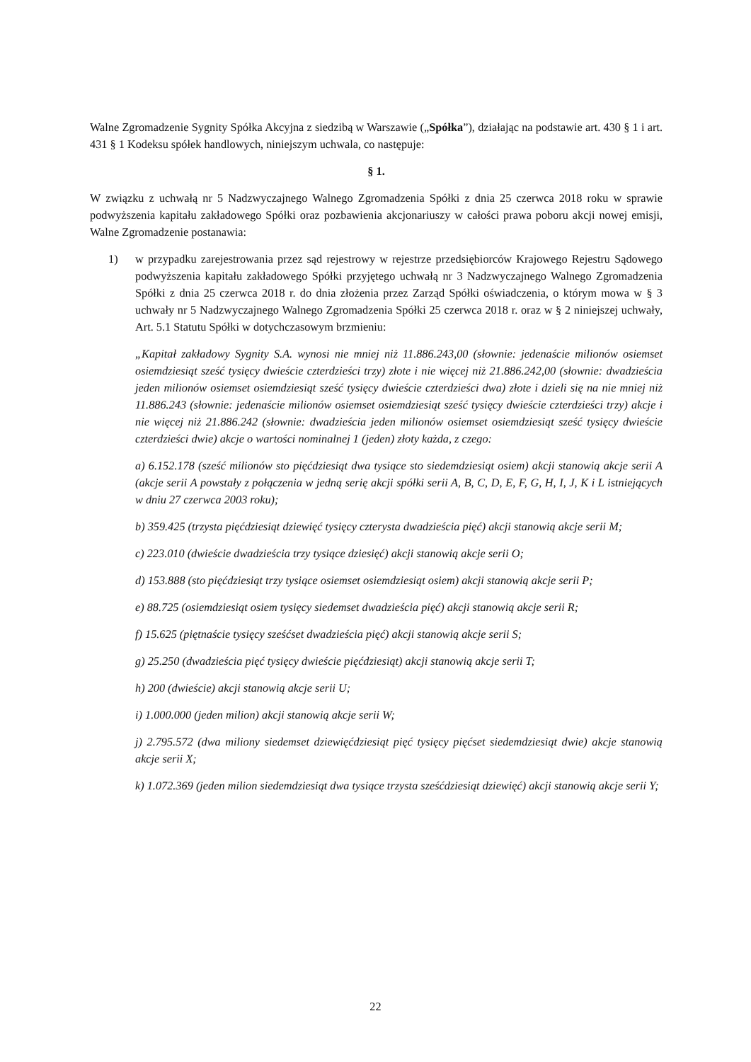Walne Zgromadzenie Sygnity Spółka Akcyjna z siedzibą w Warszawie („Spółka”), działając na podstawie art. 430 § 1 i art. 431 § 1 Kodeksu spółek handlowych, niniejszym uchwala, co następuje:
§ 1.
W związku z uchwałą nr 5 Nadzwyczajnego Walnego Zgromadzenia Spółki z dnia 25 czerwca 2018 roku w sprawie podwyższenia kapitału zakładowego Spółki oraz pozbawienia akcjonariuszy w całości prawa poboru akcji nowej emisji, Walne Zgromadzenie postanawia:
1) w przypadku zarejestrowania przez sąd rejestrowy w rejestrze przedsiębiorców Krajowego Rejestru Sądowego podwyższenia kapitału zakładowego Spółki przyjętego uchwałą nr 3 Nadzwyczajnego Walnego Zgromadzenia Spółki z dnia 25 czerwca 2018 r. do dnia złożenia przez Zarząd Spółki oświadczenia, o którym mowa w § 3 uchwały nr 5 Nadzwyczajnego Walnego Zgromadzenia Spółki 25 czerwca 2018 r. oraz w § 2 niniejszej uchwały, Art. 5.1 Statutu Spółki w dotychczasowym brzmieniu:
„Kapitał zakładowy Sygnity S.A. wynosi nie mniej niż 11.886.243,00 (słownie: jedenaście milionów osiemset osiemdziesiąt sześć tysięcy dwieście czterdzieści trzy) złote i nie więcej niż 21.886.242,00 (słownie: dwadzieścia jeden milionów osiemset osiemdziesiąt sześć tysięcy dwieście czterdzieści dwa) złote i dzieli się na nie mniej niż 11.886.243 (słownie: jedenaście milionów osiemset osiemdziesiąt sześć tysięcy dwieście czterdzieści trzy) akcje i nie więcej niż 21.886.242 (słownie: dwadzieścia jeden milionów osiemset osiemdziesiąt sześć tysięcy dwieście czterdzieści dwie) akcje o wartości nominalnej 1 (jeden) złoty każda, z czego:
a) 6.152.178 (sześć milionów sto pięćdziesiąt dwa tysiące sto siedemdziesiąt osiem) akcji stanowią akcje serii A (akcje serii A powstały z połączenia w jedną serię akcji spółki serii A, B, C, D, E, F, G, H, I, J, K i L istniejących w dniu 27 czerwca 2003 roku);
b) 359.425 (trzysta pięćdziesiąt dziewięć tysięcy czterysta dwadzieścia pięć) akcji stanowią akcje serii M;
c) 223.010 (dwieście dwadzieścia trzy tysiące dziesięć) akcji stanowią akcje serii O;
d) 153.888 (sto pięćdziesiąt trzy tysiące osiemset osiemdziesiąt osiem) akcji stanowią akcje serii P;
e) 88.725 (osiemdziesiąt osiem tysięcy siedemset dwadzieścia pięć) akcji stanowią akcje serii R;
f) 15.625 (piętnaście tysięcy sześćset dwadzieścia pięć) akcji stanowią akcje serii S;
g) 25.250 (dwadzieścia pięć tysięcy dwieście pięćdziesiąt) akcji stanowią akcje serii T;
h) 200 (dwieście) akcji stanowią akcje serii U;
i) 1.000.000 (jeden milion) akcji stanowią akcje serii W;
j) 2.795.572 (dwa miliony siedemset dziewięćdziesiąt pięć tysięcy pięćset siedemdziesiąt dwie) akcje stanowią akcje serii X;
k) 1.072.369 (jeden milion siedemdziesiąt dwa tysiące trzysta sześćdziesiąt dziewięć) akcji stanowią akcje serii Y;
22